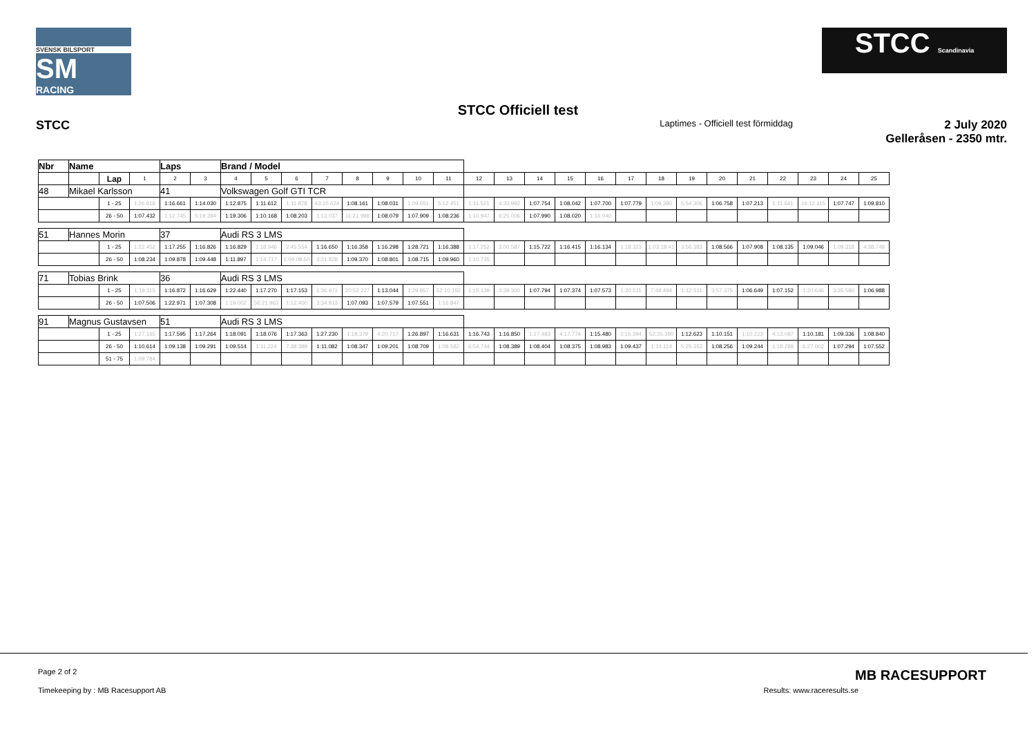SVENSK BILSPORT
SM
RACING
STCC Scandinavia
STCC Officiell test
STCC Laptimes - Officiell test förmiddag
2 July 2020
Gelleråsen - 2350 mtr.
| Nbr | Name | | | Laps | | Brand / Model | | | | | | | | | | | | | | | | | | | | | |
| | | Lap | 1 | 2 | 3 | 4 | 5 | 6 | 7 | 8 | 9 | 10 | 11 | 12 | 13 | 14 | 15 | 16 | 17 | 18 | 19 | 20 | 21 | 22 | 23 | 24 | 25 |
| 48 | Mikael Karlsson | | | 41 | | Volkswagen Golf GTI TCR | | | | | | | | | | | | | | | | | | | | | |
| | | 1 - 25 | 1:26.616 | 1:16.661 | 1:14.030 | 1:12.875 | 1:11.612 | 1:11.878 | 43:10.624 | 1:08.161 | 1:08.031 | 1:09.651 | 5:12.451 | 1:11.521 | 4:33.992 | 1:07.754 | 1:08.042 | 1:07.700 | 1:07.779 | 1:09.390 | 5:54.306 | 1:06.758 | 1:07.213 | 1:11.641 | 16:12.115 | 1:07.747 | 1:09.810 |
| | | 26 - 50 | 1:07.432 | 1:12.745 | 5:19.394 | 1:19.306 | 1:10.168 | 1:08.203 | 1:13.037 | 11:21.998 | 1:08.079 | 1:07.909 | 1:08.236 | 1:10.947 | 6:25.006 | 1:07.990 | 1:08.020 | 1:16.040 | | | | | | | | | |
| 51 | Hannes Morin | | | 37 | | Audi RS 3 LMS | | | | | | | | | | | | | | | | | | | | | |
| | | 1 - 25 | 1:22.452 | 1:17.255 | 1:16.826 | 1:16.829 | 1:18.946 | 2:45.554 | 1:16.650 | 1:16.358 | 1:16.298 | 1:28.721 | 1:16.388 | 1:17.252 | 3:00.587 | 1:15.722 | 1:16.415 | 1:16.134 | 1:18.323 | 1:03:19.41 | 3:56.383 | 1:08.566 | 1:07.908 | 1:08.135 | 1:09.046 | 1:09.318 | 4:38.749 |
| | | 26 - 50 | 1:08.234 | 1:09.878 | 1:09.448 | 1:11.897 | 1:14.717 | 1:09:08.50 | 3:21.828 | 1:09.370 | 1:08.801 | 1:08.715 | 1:09.960 | 1:10.735 | | | | | | | | | | | | | |
| 71 | Tobias Brink | | | 36 | | Audi RS 3 LMS | | | | | | | | | | | | | | | | | | | | | |
| | | 1 - 25 | 1:19.115 | 1:16.872 | 1:16.629 | 1:22.440 | 1:17.270 | 1:17.153 | 1:36.971 | 20:53.227 | 1:13.044 | 1:29.857 | 52:10.192 | 1:15.139 | 3:39.300 | 1:07.794 | 1:07.374 | 1:07.573 | 1:20.511 | 7:48.494 | 1:12.511 | 3:57.375 | 1:06.649 | 1:07.152 | 1:20.646 | 3:35.580 | 1:06.988 |
| | | 26 - 50 | 1:07.506 | 1:22.971 | 1:07.308 | 1:19.002 | 56:21.963 | 1:12.400 | 3:34.813 | 1:07.093 | 1:07.579 | 1:07.551 | 1:16.847 | | | | | | | | | | | | | | |
| 91 | Magnus Gustavsen | | | 51 | | Audi RS 3 LMS | | | | | | | | | | | | | | | | | | | | | |
| | | 1 - 25 | 1:27.165 | 1:17.595 | 1:17.264 | 1:18.091 | 1:18.076 | 1:17.363 | 1:27.230 | 1:18.379 | 4:20.717 | 1:26.897 | 1:16.631 | 1:16.743 | 1:16.850 | 1:17.483 | 4:17.774 | 1:15.480 | 1:16.394 | 52:35.390 | 1:12.623 | 1:10.151 | 1:10.223 | 4:13.087 | 1:10.181 | 1:09.336 | 1:08.840 |
| | | 26 - 50 | 1:10.614 | 1:09.138 | 1:09.291 | 1:09.514 | 1:11.224 | 7:38.389 | 1:11.082 | 1:08.347 | 1:09.201 | 1:08.709 | 1:08.582 | 6:54.744 | 1:08.389 | 1:08.404 | 1:08.375 | 1:08.983 | 1:09.437 | 1:14.114 | 5:25.353 | 1:08.256 | 1:09.244 | 1:18.788 | 6:27.002 | 1:07.294 | 1:07.552 |
| | | 51 - 75 | 1:09.784 | | | | | | | | | | | | | | | | | | | | | | | | |
Page 2 of 2 MB RACESUPPORT
Timekeeping by : MB Racesupport AB Results: www.raceresults.se